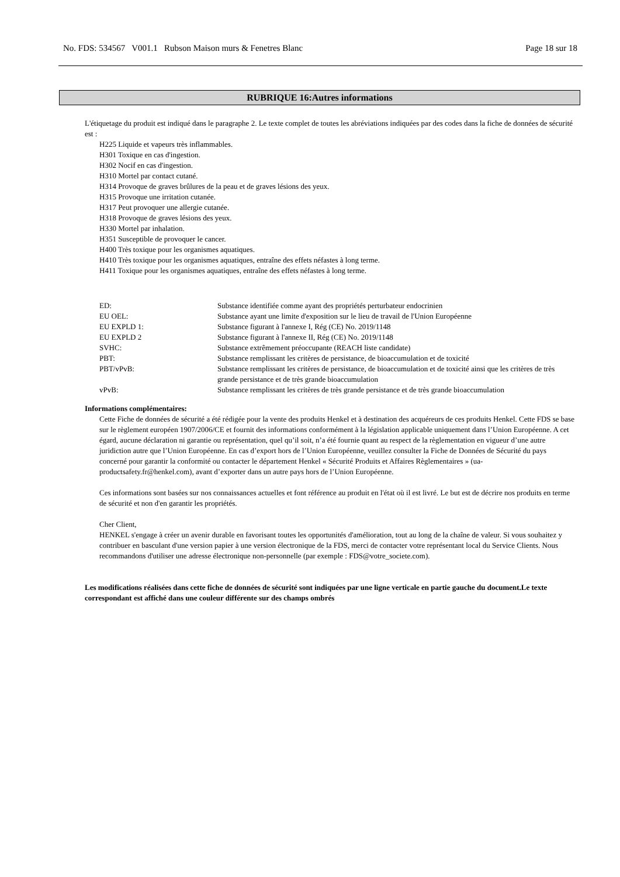No. FDS: 534567 V001.1 Rubson Maison murs & Fenetres Blanc Page 18 sur 18
RUBRIQUE 16:Autres informations
L'étiquetage du produit est indiqué dans le paragraphe 2. Le texte complet de toutes les abréviations indiquées par des codes dans la fiche de données de sécurité est :
H225 Liquide et vapeurs très inflammables.
H301 Toxique en cas d'ingestion.
H302 Nocif en cas d'ingestion.
H310 Mortel par contact cutané.
H314 Provoque de graves brûlures de la peau et de graves lésions des yeux.
H315 Provoque une irritation cutanée.
H317 Peut provoquer une allergie cutanée.
H318 Provoque de graves lésions des yeux.
H330 Mortel par inhalation.
H351 Susceptible de provoquer le cancer.
H400 Très toxique pour les organismes aquatiques.
H410 Très toxique pour les organismes aquatiques, entraîne des effets néfastes à long terme.
H411 Toxique pour les organismes aquatiques, entraîne des effets néfastes à long terme.
| ED: | Substance identifiée comme ayant des propriétés perturbateur endocrinien |
| EU OEL: | Substance ayant une limite d'exposition sur le lieu de travail de l'Union Européenne |
| EU EXPLD 1: | Substance figurant à l'annexe I, Rég (CE) No. 2019/1148 |
| EU EXPLD 2 | Substance figurant à l'annexe II, Rég (CE) No. 2019/1148 |
| SVHC: | Substance extrêmement préoccupante (REACH liste candidate) |
| PBT: | Substance remplissant les critères de persistance, de bioaccumulation et de toxicité |
| PBT/vPvB: | Substance remplissant les critères de persistance, de bioaccumulation et de toxicité ainsi que les critères de très grande persistance et de très grande bioaccumulation |
| vPvB: | Substance remplissant les critères de très grande persistance et de très grande bioaccumulation |
Informations complémentaires:
Cette Fiche de données de sécurité a été rédigée pour la vente des produits Henkel et à destination des acquéreurs de ces produits Henkel. Cette FDS se base sur le règlement européen 1907/2006/CE et fournit des informations conformément à la législation applicable uniquement dans l’Union Européenne. A cet égard, aucune déclaration ni garantie ou représentation, quel qu’il soit, n’a été fournie quant au respect de la règlementation en vigueur d’une autre juridiction autre que l’Union Européenne. En cas d’export hors de l’Union Européenne, veuillez consulter la Fiche de Données de Sécurité du pays concerné pour garantir la conformité ou contacter le département Henkel « Sécurité Produits et Affaires Règlementaires » (ua-productsafety.fr@henkel.com), avant d’exporter dans un autre pays hors de l’Union Européenne.
Ces informations sont basées sur nos connaissances actuelles et font référence au produit en l'état où il est livré. Le but est de décrire nos produits en terme de sécurité et non d'en garantir les propriétés.
Cher Client,
HENKEL s'engage à créer un avenir durable en favorisant toutes les opportunités d'amélioration, tout au long de la chaîne de valeur. Si vous souhaitez y contribuer en basculant d'une version papier à une version électronique de la FDS, merci de contacter votre représentant local du Service Clients. Nous recommandons d'utiliser une adresse électronique non-personnelle (par exemple : FDS@votre_societe.com).
Les modifications réalisées dans cette fiche de données de sécurité sont indiquées par une ligne verticale en partie gauche du document.Le texte correspondant est affiché dans une couleur différente sur des champs ombrés